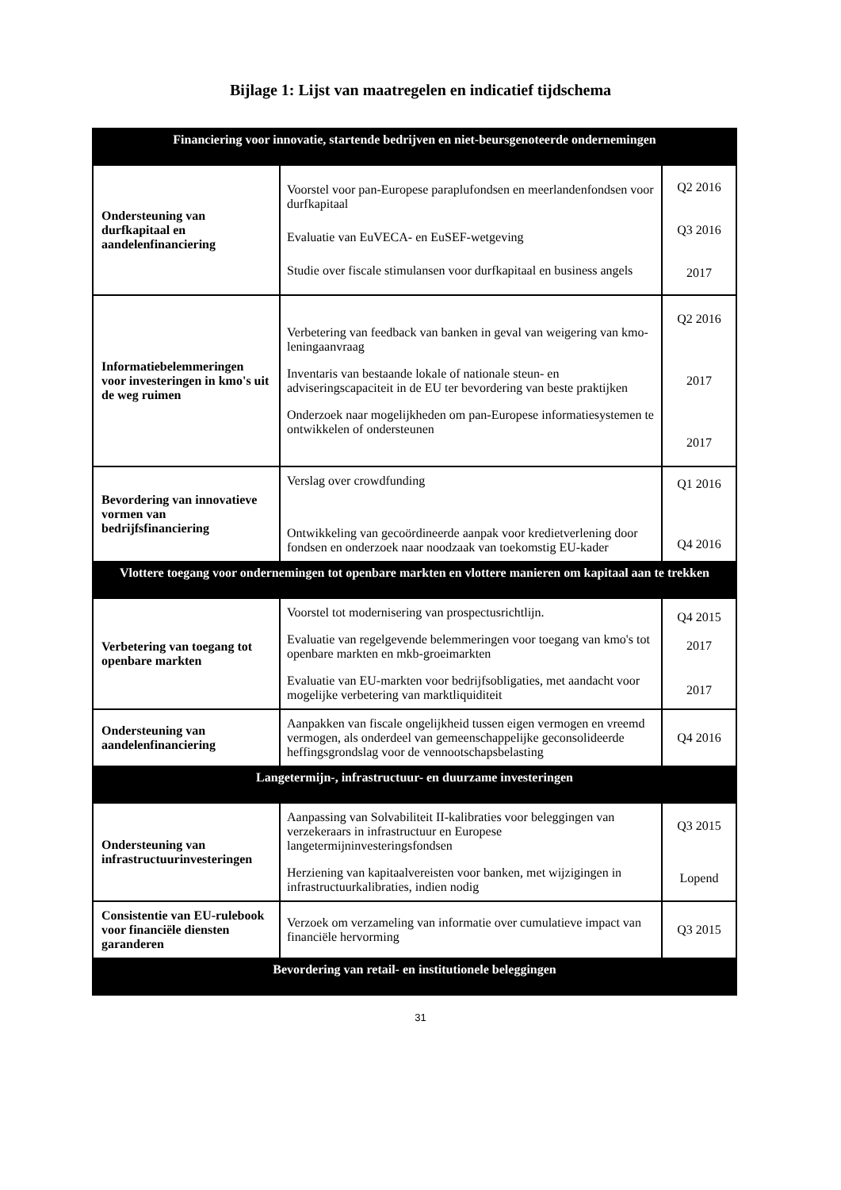Bijlage 1: Lijst van maatregelen en indicatief tijdschema
| Financiering voor innovatie, startende bedrijven en niet-beursgenoteerde ondernemingen | | |
| Ondersteuning van durfkapitaal en aandelenfinanciering | Voorstel voor pan-Europese paraplufondsen en meerlandenfondsen voor durfkapitaal Evaluatie van EuVECA- en EuSEF-wetgeving Studie over fiscale stimulansen voor durfkapitaal en business angels | Q2 2016 Q3 2016 2017 |
| Informatiebelemmeringen voor investeringen in kmo's uit de weg ruimen | Verbetering van feedback van banken in geval van weigering van kmo-leningaanvraag Inventaris van bestaande lokale of nationale steun- en adviseringscapaciteit in de EU ter bevordering van beste praktijken Onderzoek naar mogelijkheden om pan-Europese informatiesystemen te ontwikkelen of ondersteunen | Q2 2016 2017 2017 |
| Bevordering van innovatieve vormen van bedrijfsfinanciering | Verslag over crowdfunding Ontwikkeling van gecoördineerde aanpak voor kredietverlening door fondsen en onderzoek naar noodzaak van toekomstig EU-kader | Q1 2016 Q4 2016 |
| Vlottere toegang voor ondernemingen tot openbare markten en vlottere manieren om kapitaal aan te trekken | | |
| Verbetering van toegang tot openbare markten | Voorstel tot modernisering van prospectusrichtlijn. Evaluatie van regelgevende belemmeringen voor toegang van kmo's tot openbare markten en mkb-groeimarkten Evaluatie van EU-markten voor bedrijfsobligaties, met aandacht voor mogelijke verbetering van marktliquiditeit | Q4 2015 2017 2017 |
| Ondersteuning van aandelenfinanciering | Aanpakken van fiscale ongelijkheid tussen eigen vermogen en vreemd vermogen, als onderdeel van gemeenschappelijke geconsolideerde heffingsgrondslag voor de vennootschapsbelasting | Q4 2016 |
| Langetermijn-, infrastructuur- en duurzame investeringen | | |
| Ondersteuning van infrastructuurinvesteringen | Aanpassing van Solvabiliteit II-kalibraties voor beleggingen van verzekeraars in infrastructuur en Europese langetermijninvesteringsfondsen Herziening van kapitaalvereisten voor banken, met wijzigingen in infrastructuurkalibraties, indien nodig | Q3 2015 Lopend |
| Consistentie van EU-rulebook voor financiële diensten garanderen | Verzoek om verzameling van informatie over cumulatieve impact van financiële hervorming | Q3 2015 |
| Bevordering van retail- en institutionele beleggingen | | |
31